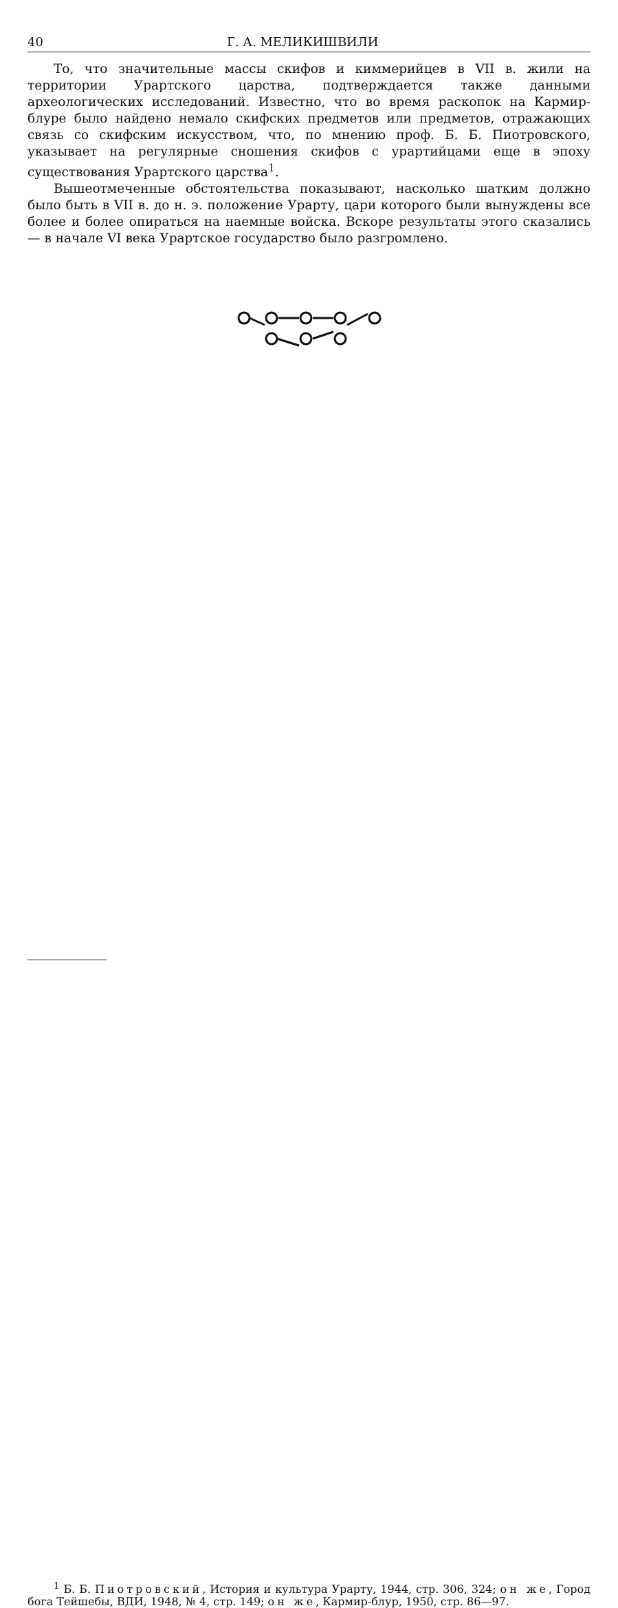40 Г. А. МЕЛИКИШВИЛИ
То, что значительные массы скифов и киммерийцев в VII в. жили на территории Урартского царства, подтверждается также данными археологических исследований. Известно, что во время раскопок на Кармир-блуре было найдено немало скифских предметов или предметов, отражающих связь со скифским искусством, что, по мнению проф. Б. Б. Пиотровского, указывает на регулярные сношения скифов с урартийцами еще в эпоху существования Урартского царства<sup>1</sup>.
Вышеотмеченные обстоятельства показывают, насколько шатким должно было быть в VII в. до н. э. положение Урарту, цари которого были вынуждены все более и более опираться на наемные войска. Вскоре результаты этого сказались — в начале VI века Урартское государство было разгромлено.
<sup>1</sup> Б. Б. Пиотровский, История и культура Урарту, 1944, стр. 306, 324; он же, Город бога Тейшебы, ВДИ, 1948, № 4, стр. 149; он же, Кармир-блур, 1950, стр. 86—97.